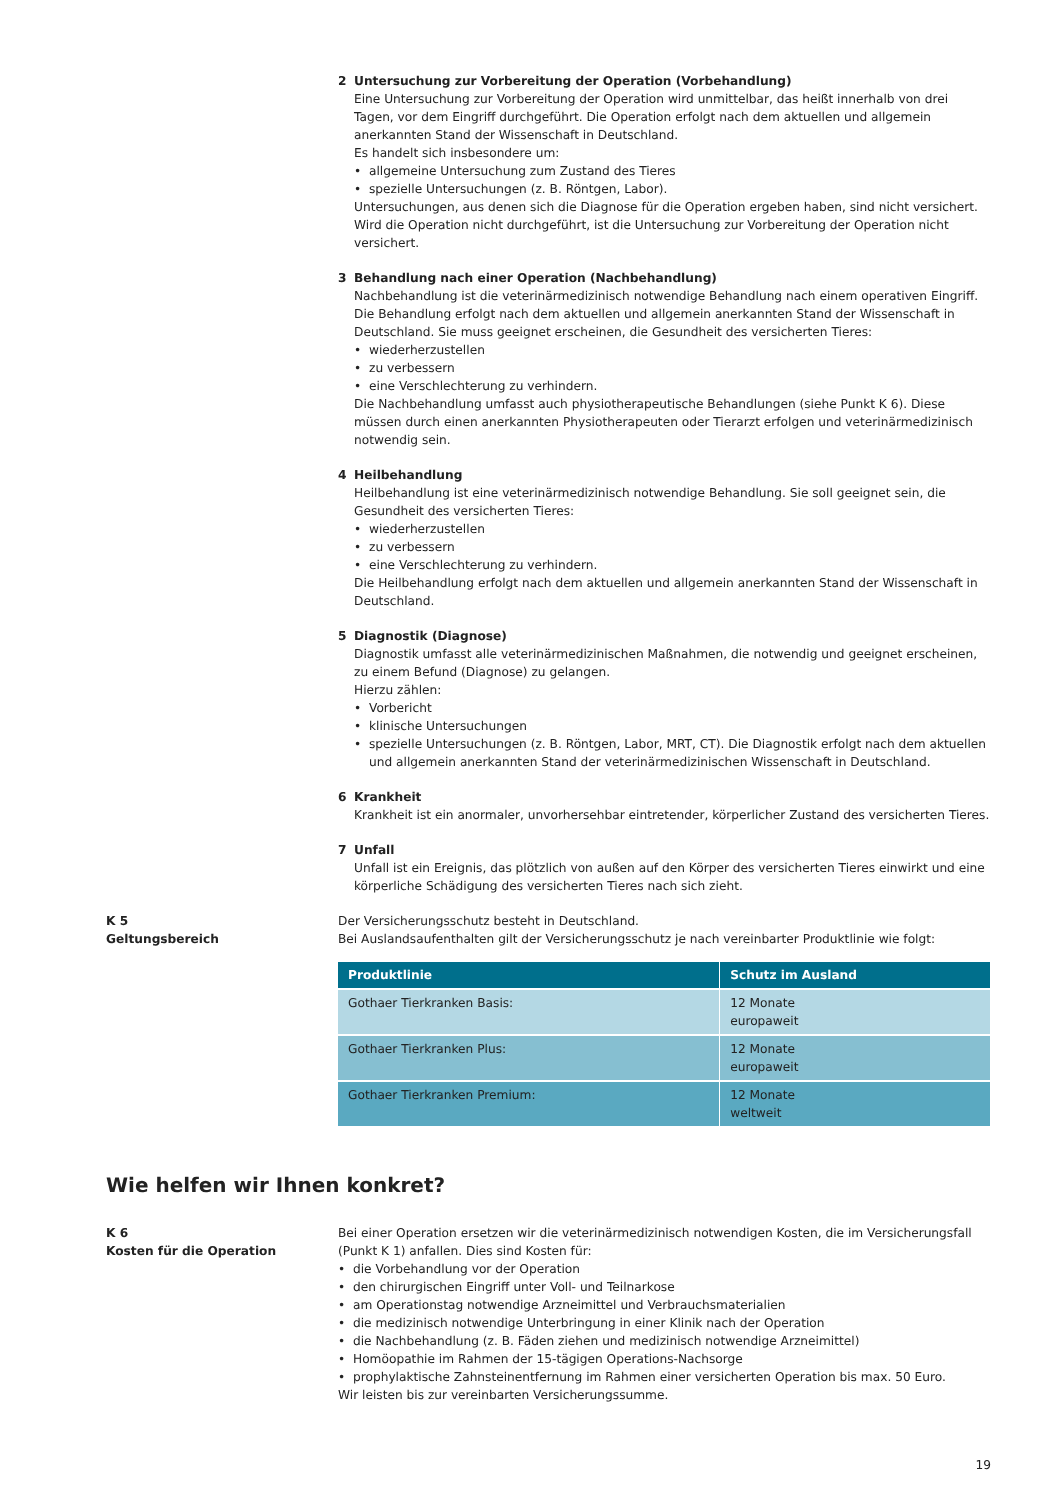2 Untersuchung zur Vorbereitung der Operation (Vorbehandlung)
Eine Untersuchung zur Vorbereitung der Operation wird unmittelbar, das heißt innerhalb von drei Tagen, vor dem Eingriff durchgeführt. Die Operation erfolgt nach dem aktuellen und allgemein anerkannten Stand der Wissenschaft in Deutschland.
Es handelt sich insbesondere um:
• allgemeine Untersuchung zum Zustand des Tieres
• spezielle Untersuchungen (z. B. Röntgen, Labor).
Untersuchungen, aus denen sich die Diagnose für die Operation ergeben haben, sind nicht versichert. Wird die Operation nicht durchgeführt, ist die Untersuchung zur Vorbereitung der Operation nicht versichert.
3 Behandlung nach einer Operation (Nachbehandlung)
Nachbehandlung ist die veterinärmedizinisch notwendige Behandlung nach einem operativen Eingriff. Die Behandlung erfolgt nach dem aktuellen und allgemein anerkannten Stand der Wissenschaft in Deutschland. Sie muss geeignet erscheinen, die Gesundheit des versicherten Tieres:
• wiederherzustellen
• zu verbessern
• eine Verschlechterung zu verhindern.
Die Nachbehandlung umfasst auch physiotherapeutische Behandlungen (siehe Punkt K 6). Diese müssen durch einen anerkannten Physiotherapeuten oder Tierarzt erfolgen und veterinärmedizinisch notwendig sein.
4 Heilbehandlung
Heilbehandlung ist eine veterinärmedizinisch notwendige Behandlung. Sie soll geeignet sein, die Gesundheit des versicherten Tieres:
• wiederherzustellen
• zu verbessern
• eine Verschlechterung zu verhindern.
Die Heilbehandlung erfolgt nach dem aktuellen und allgemein anerkannten Stand der Wissenschaft in Deutschland.
5 Diagnostik (Diagnose)
Diagnostik umfasst alle veterinärmedizinischen Maßnahmen, die notwendig und geeignet erscheinen, zu einem Befund (Diagnose) zu gelangen.
Hierzu zählen:
• Vorbericht
• klinische Untersuchungen
• spezielle Untersuchungen (z. B. Röntgen, Labor, MRT, CT). Die Diagnostik erfolgt nach dem aktuellen und allgemein anerkannten Stand der veterinärmedizinischen Wissenschaft in Deutschland.
6 Krankheit
Krankheit ist ein anormaler, unvorhersehbar eintretender, körperlicher Zustand des versicherten Tieres.
7 Unfall
Unfall ist ein Ereignis, das plötzlich von außen auf den Körper des versicherten Tieres einwirkt und eine körperliche Schädigung des versicherten Tieres nach sich zieht.
K 5
Geltungsbereich
Der Versicherungsschutz besteht in Deutschland.
Bei Auslandsaufenthalten gilt der Versicherungsschutz je nach vereinbarter Produktlinie wie folgt:
| Produktlinie | Schutz im Ausland |
| --- | --- |
| Gothaer Tierkranken Basis: | 12 Monate europaweit |
| Gothaer Tierkranken Plus: | 12 Monate europaweit |
| Gothaer Tierkranken Premium: | 12 Monate weltweit |
Wie helfen wir Ihnen konkret?
K 6
Kosten für die Operation
Bei einer Operation ersetzen wir die veterinärmedizinisch notwendigen Kosten, die im Versicherungsfall (Punkt K 1) anfallen. Dies sind Kosten für:
• die Vorbehandlung vor der Operation
• den chirurgischen Eingriff unter Voll- und Teilnarkose
• am Operationstag notwendige Arzneimittel und Verbrauchsmaterialien
• die medizinisch notwendige Unterbringung in einer Klinik nach der Operation
• die Nachbehandlung (z. B. Fäden ziehen und medizinisch notwendige Arzneimittel)
• Homöopathie im Rahmen der 15-tägigen Operations-Nachsorge
• prophylaktische Zahnsteinentfernung im Rahmen einer versicherten Operation bis max. 50 Euro.
Wir leisten bis zur vereinbarten Versicherungssumme.
19